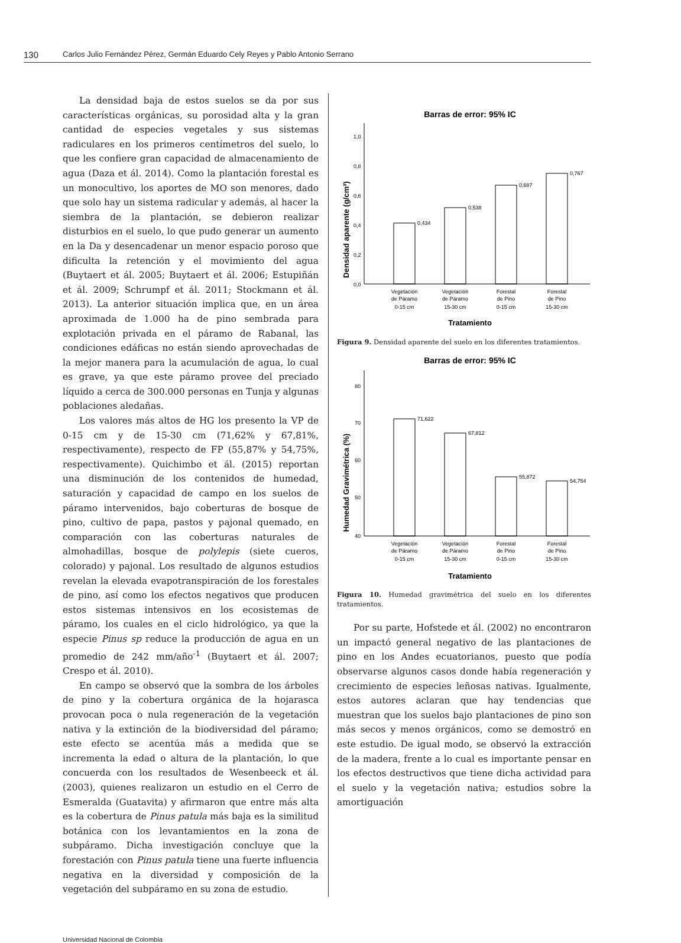130 Carlos Julio Fernández Pérez, Germán Eduardo Cely Reyes y Pablo Antonio Serrano
La densidad baja de estos suelos se da por sus características orgánicas, su porosidad alta y la gran cantidad de especies vegetales y sus sistemas radiculares en los primeros centímetros del suelo, lo que les confiere gran capacidad de almacenamiento de agua (Daza et ál. 2014). Como la plantación forestal es un monocultivo, los aportes de MO son menores, dado que solo hay un sistema radicular y además, al hacer la siembra de la plantación, se debieron realizar disturbios en el suelo, lo que pudo generar un aumento en la Da y desencadenar un menor espacio poroso que dificulta la retención y el movimiento del agua (Buytaert et ál. 2005; Buytaert et ál. 2006; Estupiñán et ál. 2009; Schrumpf et ál. 2011; Stockmann et ál. 2013). La anterior situación implica que, en un área aproximada de 1.000 ha de pino sembrada para explotación privada en el páramo de Rabanal, las condiciones edáficas no están siendo aprovechadas de la mejor manera para la acumulación de agua, lo cual es grave, ya que este páramo provee del preciado líquido a cerca de 300.000 personas en Tunja y algunas poblaciones aledañas.
Los valores más altos de HG los presento la VP de 0-15 cm y de 15-30 cm (71,62% y 67,81%, respectivamente), respecto de FP (55,87% y 54,75%, respectivamente). Quichimbo et ál. (2015) reportan una disminución de los contenidos de humedad, saturación y capacidad de campo en los suelos de páramo intervenidos, bajo coberturas de bosque de pino, cultivo de papa, pastos y pajonal quemado, en comparación con las coberturas naturales de almohadillas, bosque de polylepis (siete cueros, colorado) y pajonal. Los resultado de algunos estudios revelan la elevada evapotranspiración de los forestales de pino, así como los efectos negativos que producen estos sistemas intensivos en los ecosistemas de páramo, los cuales en el ciclo hidrológico, ya que la especie Pinus sp reduce la producción de agua en un promedio de 242 mm/año<sup>-1</sup> (Buytaert et ál. 2007; Crespo et ál. 2010).
En campo se observó que la sombra de los árboles de pino y la cobertura orgánica de la hojarasca provocan poca o nula regeneración de la vegetación nativa y la extinción de la biodiversidad del páramo; este efecto se acentúa más a medida que se incrementa la edad o altura de la plantación, lo que concuerda con los resultados de Wesenbeeck et ál. (2003), quienes realizaron un estudio en el Cerro de Esmeralda (Guatavita) y afirmaron que entre más alta es la cobertura de Pinus patula más baja es la similitud botánica con los levantamientos en la zona de subpáramo. Dicha investigación concluye que la forestación con Pinus patula tiene una fuerte influencia negativa en la diversidad y composición de la vegetación del subpáramo en su zona de estudio.
Barras de error: 95% IC
Densidad aparente (g/cm³)
1,0
0,8
0,6
0,4
0,2
0,0
0,434
0,538
0,687
0,767
Vegetación
de Páramo
0-15 cm
Vegetación
de Páramo
15-30 cm
Forestal
de Pino
0-15 cm
Forestal
de Pino
15-30 cm
Tratamiento
Figura 9. Densidad aparente del suelo en los diferentes tratamientos.
Barras de error: 95% IC
Humedad Gravimétrica (%)
80
70
60
50
40
71,622
67,812
55,872
54,754
Vegetación
de Páramo
0-15 cm
Vegetación
de Páramo
15-30 cm
Forestal
de Pino
0-15 cm
Forestal
de Pino
15-30 cm
Tratamiento
Figura 10. Humedad gravimétrica del suelo en los diferentes tratamientos.
Por su parte, Hofstede et ál. (2002) no encontraron un impactó general negativo de las plantaciones de pino en los Andes ecuatorianos, puesto que podía observarse algunos casos donde había regeneración y crecimiento de especies leñosas nativas. Igualmente, estos autores aclaran que hay tendencias que muestran que los suelos bajo plantaciones de pino son más secos y menos orgánicos, como se demostró en este estudio. De igual modo, se observó la extracción de la madera, frente a lo cual es importante pensar en los efectos destructivos que tiene dicha actividad para el suelo y la vegetación nativa; estudios sobre la amortiguación
Universidad Nacional de Colombia